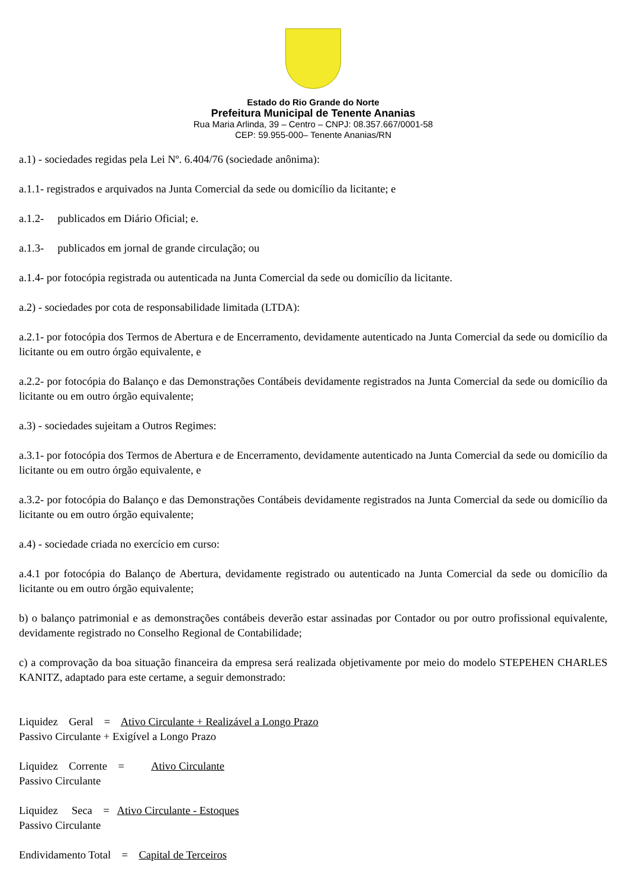Estado do Rio Grande do Norte
Prefeitura Municipal de Tenente Ananias
Rua Maria Arlinda, 39 – Centro – CNPJ: 08.357.667/0001-58
CEP: 59.955-000– Tenente Ananias/RN
a.1) - sociedades regidas pela Lei Nº. 6.404/76 (sociedade anônima):
a.1.1- registrados e arquivados na Junta Comercial da sede ou domicílio da licitante; e
a.1.2- publicados em Diário Oficial; e.
a.1.3- publicados em jornal de grande circulação; ou
a.1.4- por fotocópia registrada ou autenticada na Junta Comercial da sede ou domicílio da licitante.
a.2) - sociedades por cota de responsabilidade limitada (LTDA):
a.2.1- por fotocópia dos Termos de Abertura e de Encerramento, devidamente autenticado na Junta Comercial da sede ou domicílio da licitante ou em outro órgão equivalente, e
a.2.2- por fotocópia do Balanço e das Demonstrações Contábeis devidamente registrados na Junta Comercial da sede ou domicílio da licitante ou em outro órgão equivalente;
a.3) - sociedades sujeitam a Outros Regimes:
a.3.1- por fotocópia dos Termos de Abertura e de Encerramento, devidamente autenticado na Junta Comercial da sede ou domicílio da licitante ou em outro órgão equivalente, e
a.3.2- por fotocópia do Balanço e das Demonstrações Contábeis devidamente registrados na Junta Comercial da sede ou domicílio da licitante ou em outro órgão equivalente;
a.4) - sociedade criada no exercício em curso:
a.4.1 por fotocópia do Balanço de Abertura, devidamente registrado ou autenticado na Junta Comercial da sede ou domicílio da licitante ou em outro órgão equivalente;
b) o balanço patrimonial e as demonstrações contábeis deverão estar assinadas por Contador ou por outro profissional equivalente, devidamente registrado no Conselho Regional de Contabilidade;
c) a comprovação da boa situação financeira da empresa será realizada objetivamente por meio do modelo STEPEHEN CHARLES KANITZ, adaptado para este certame, a seguir demonstrado:
Liquidez Geral = Ativo Circulante + Realizável a Longo Prazo
Passivo Circulante + Exigível a Longo Prazo
Liquidez Corrente = Ativo Circulante
Passivo Circulante
Liquidez Seca = Ativo Circulante - Estoques
Passivo Circulante
Endividamento Total = Capital de Terceiros